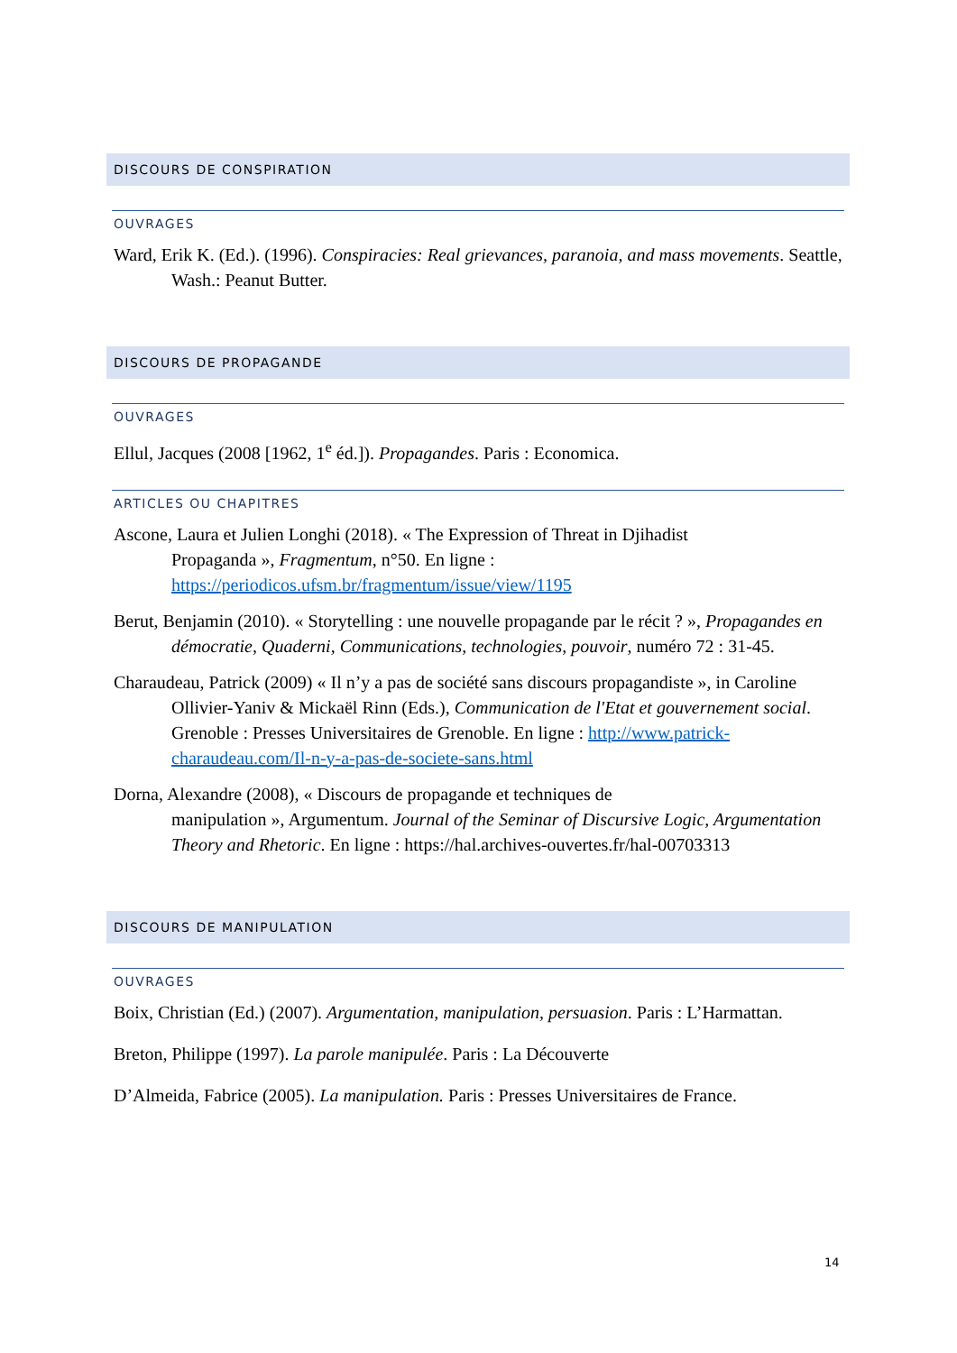DISCOURS DE CONSPIRATION
OUVRAGES
Ward, Erik K. (Ed.). (1996). Conspiracies: Real grievances, paranoia, and mass movements. Seattle, Wash.: Peanut Butter.
DISCOURS DE PROPAGANDE
OUVRAGES
Ellul, Jacques (2008 [1962, 1<sup>e</sup> éd.]). Propagandes. Paris : Economica.
ARTICLES OU CHAPITRES
Ascone, Laura et Julien Longhi (2018). « The Expression of Threat in Djihadist
Propaganda », Fragmentum, n°50. En ligne :
https://periodicos.ufsm.br/fragmentum/issue/view/1195
Berut, Benjamin (2010). « Storytelling : une nouvelle propagande par le récit ? », Propagandes en démocratie, Quaderni, Communications, technologies, pouvoir, numéro 72 : 31-45.
Charaudeau, Patrick (2009) « Il n’y a pas de société sans discours propagandiste », in Caroline Ollivier-Yaniv & Mickaël Rinn (Eds.), Communication de l'Etat et gouvernement social. Grenoble : Presses Universitaires de Grenoble. En ligne : http://www.patrick-charaudeau.com/Il-n-y-a-pas-de-societe-sans.html
Dorna, Alexandre (2008), « Discours de propagande et techniques de
manipulation », Argumentum. Journal of the Seminar of Discursive Logic, Argumentation Theory and Rhetoric. En ligne : https://hal.archives-ouvertes.fr/hal-00703313
DISCOURS DE MANIPULATION
OUVRAGES
Boix, Christian (Ed.) (2007). Argumentation, manipulation, persuasion. Paris : L’Harmattan.
Breton, Philippe (1997). La parole manipulée. Paris : La Découverte
D’Almeida, Fabrice (2005). La manipulation. Paris : Presses Universitaires de France.
14